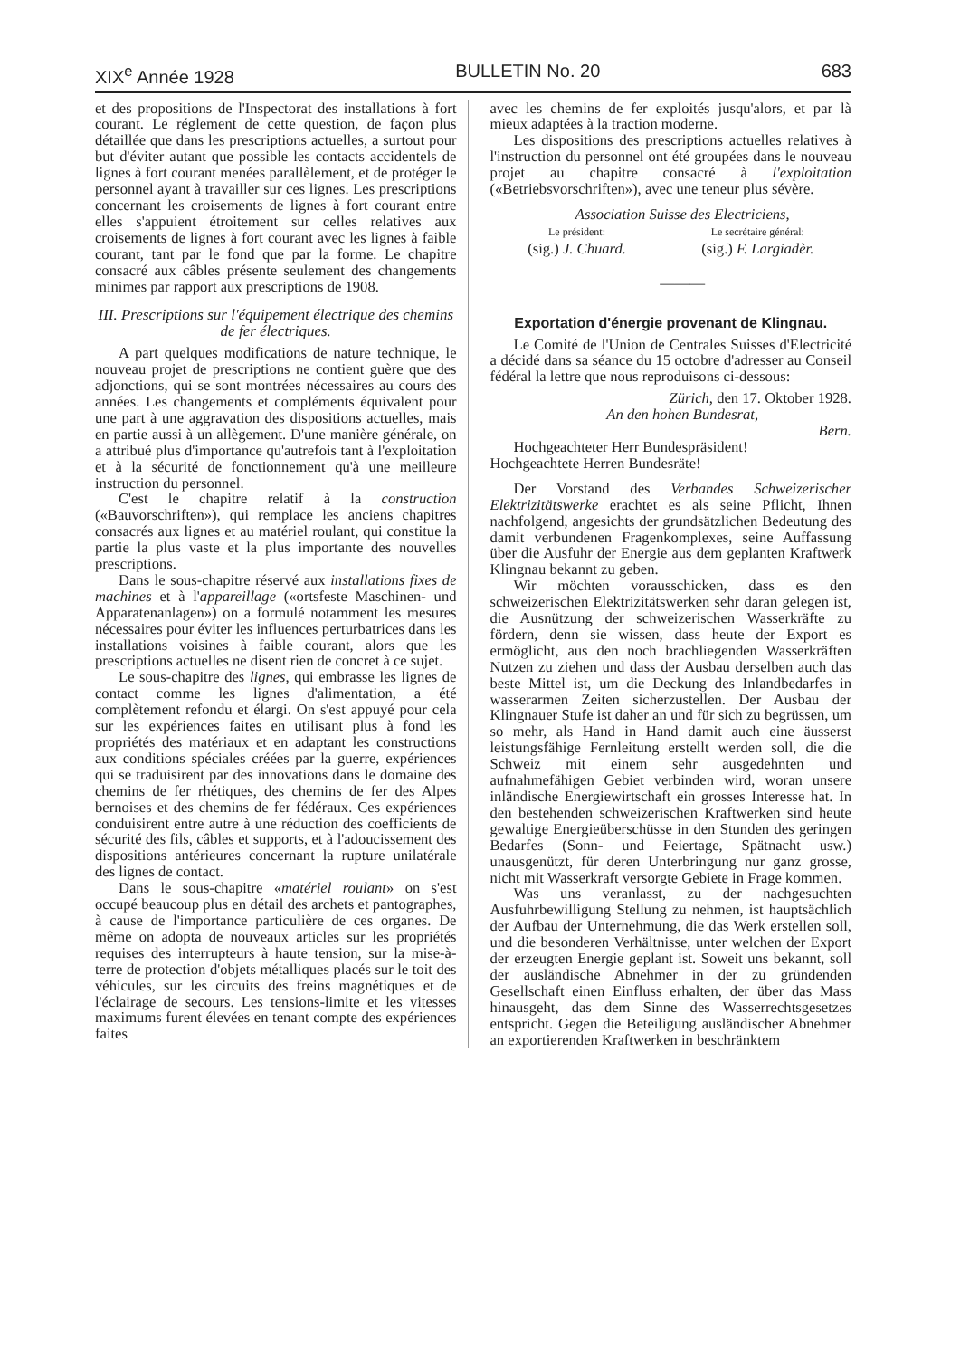XIX<sup>e</sup> Année 1928 BULLETIN No. 20 683
et des propositions de l'Inspectorat des installations à fort courant. Le réglement de cette question, de façon plus détaillée que dans les prescriptions actuelles, a surtout pour but d'éviter autant que possible les contacts accidentels de lignes à fort courant menées parallèlement, et de protéger le personnel ayant à travailler sur ces lignes. Les prescriptions concernant les croisements de lignes à fort courant entre elles s'appuient étroitement sur celles relatives aux croisements de lignes à fort courant avec les lignes à faible courant, tant par le fond que par la forme. Le chapitre consacré aux câbles présente seulement des changements minimes par rapport aux prescriptions de 1908.
III. Prescriptions sur l'équipement électrique des chemins de fer électriques.
A part quelques modifications de nature technique, le nouveau projet de prescriptions ne contient guère que des adjonctions, qui se sont montrées nécessaires au cours des années. Les changements et compléments équivalent pour une part à une aggravation des dispositions actuelles, mais en partie aussi à un allègement. D'une manière générale, on a attribué plus d'importance qu'autrefois tant à l'exploitation et à la sécurité de fonctionnement qu'à une meilleure instruction du personnel.
C'est le chapitre relatif à la construction («Bauvorschriften»), qui remplace les anciens chapitres consacrés aux lignes et au matériel roulant, qui constitue la partie la plus vaste et la plus importante des nouvelles prescriptions.
Dans le sous-chapitre réservé aux installations fixes de machines et à l'appareillage («ortsfeste Maschinen- und Apparatenanlagen») on a formulé notamment les mesures nécessaires pour éviter les influences perturbatrices dans les installations voisines à faible courant, alors que les prescriptions actuelles ne disent rien de concret à ce sujet.
Le sous-chapitre des lignes, qui embrasse les lignes de contact comme les lignes d'alimentation, a été complètement refondu et élargi. On s'est appuyé pour cela sur les expériences faites en utilisant plus à fond les propriétés des matériaux et en adaptant les constructions aux conditions spéciales créées par la guerre, expériences qui se traduisirent par des innovations dans le domaine des chemins de fer rhétiques, des chemins de fer des Alpes bernoises et des chemins de fer fédéraux. Ces expériences conduisirent entre autre à une réduction des coefficients de sécurité des fils, câbles et supports, et à l'adoucissement des dispositions antérieures concernant la rupture unilatérale des lignes de contact.
Dans le sous-chapitre «matériel roulant» on s'est occupé beaucoup plus en détail des archets et pantographes, à cause de l'importance particulière de ces organes. De même on adopta de nouveaux articles sur les propriétés requises des interrupteurs à haute tension, sur la mise-à-terre de protection d'objets métalliques placés sur le toit des véhicules, sur les circuits des freins magnétiques et de l'éclairage de secours. Les tensions-limite et les vitesses maximums furent élevées en tenant compte des expériences faites
avec les chemins de fer exploités jusqu'alors, et par là mieux adaptées à la traction moderne.
Les dispositions des prescriptions actuelles relatives à l'instruction du personnel ont été groupées dans le nouveau projet au chapitre consacré à l'exploitation («Betriebsvorschriften»), avec une teneur plus sévère.
Association Suisse des Electriciens,
Le président:
(sig.) J. Chuard.
Le secrétaire général:
(sig.) F. Largiadèr.
———
Exportation d'énergie provenant de Klingnau.
Le Comité de l'Union de Centrales Suisses d'Electricité a décidé dans sa séance du 15 octobre d'adresser au Conseil fédéral la lettre que nous reproduisons ci-dessous:
Zürich, den 17. Oktober 1928.
An den hohen Bundesrat,
Bern.
Hochgeachteter Herr Bundespräsident!
Hochgeachtete Herren Bundesräte!
Der Vorstand des Verbandes Schweizerischer Elektrizitätswerke erachtet es als seine Pflicht, Ihnen nachfolgend, angesichts der grundsätzlichen Bedeutung des damit verbundenen Fragenkomplexes, seine Auffassung über die Ausfuhr der Energie aus dem geplanten Kraftwerk Klingnau bekannt zu geben.
Wir möchten vorausschicken, dass es den schweizerischen Elektrizitätswerken sehr daran gelegen ist, die Ausnützung der schweizerischen Wasserkräfte zu fördern, denn sie wissen, dass heute der Export es ermöglicht, aus den noch brachliegenden Wasserkräften Nutzen zu ziehen und dass der Ausbau derselben auch das beste Mittel ist, um die Deckung des Inlandbedarfes in wasserarmen Zeiten sicherzustellen. Der Ausbau der Klingnauer Stufe ist daher an und für sich zu begrüssen, um so mehr, als Hand in Hand damit auch eine äusserst leistungsfähige Fernleitung erstellt werden soll, die die Schweiz mit einem sehr ausgedehnten und aufnahmefähigen Gebiet verbinden wird, woran unsere inländische Energiewirtschaft ein grosses Interesse hat. In den bestehenden schweizerischen Kraftwerken sind heute gewaltige Energieüberschüsse in den Stunden des geringen Bedarfes (Sonn- und Feiertage, Spätnacht usw.) unausgenützt, für deren Unterbringung nur ganz grosse, nicht mit Wasserkraft versorgte Gebiete in Frage kommen.
Was uns veranlasst, zu der nachgesuchten Ausfuhrbewilligung Stellung zu nehmen, ist hauptsächlich der Aufbau der Unternehmung, die das Werk erstellen soll, und die besonderen Verhältnisse, unter welchen der Export der erzeugten Energie geplant ist. Soweit uns bekannt, soll der ausländische Abnehmer in der zu gründenden Gesellschaft einen Einfluss erhalten, der über das Mass hinausgeht, das dem Sinne des Wasserrechtsgesetzes entspricht. Gegen die Beteiligung ausländischer Abnehmer an exportierenden Kraftwerken in beschränktem